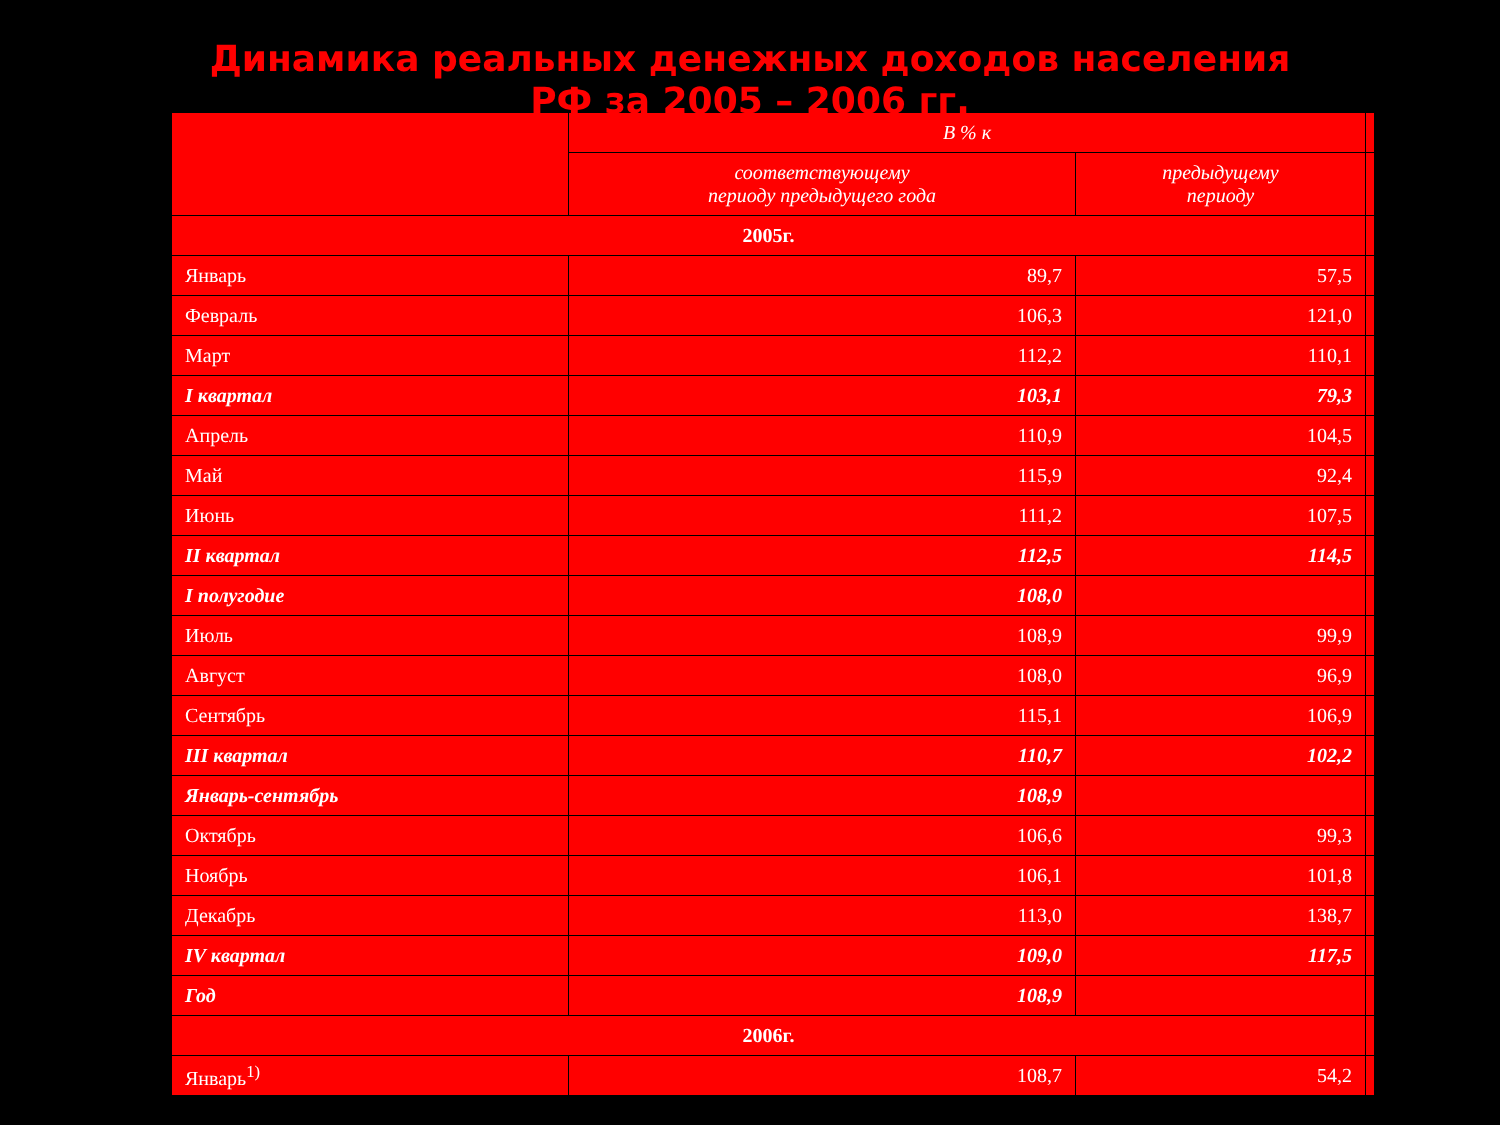Динамика реальных денежных доходов населения
РФ за 2005 – 2006 гг.
| | В % к | | |
| --- | --- | --- | --- |
| | соответствующему периоду предыдущего года | предыдущему периоду | |
| 2005г. | | | |
| Январь | 89,7 | 57,5 | |
| Февраль | 106,3 | 121,0 | |
| Март | 112,2 | 110,1 | |
| I квартал | 103,1 | 79,3 | |
| Апрель | 110,9 | 104,5 | |
| Май | 115,9 | 92,4 | |
| Июнь | 111,2 | 107,5 | |
| II квартал | 112,5 | 114,5 | |
| I полугодие | 108,0 | | |
| Июль | 108,9 | 99,9 | |
| Август | 108,0 | 96,9 | |
| Сентябрь | 115,1 | 106,9 | |
| III квартал | 110,7 | 102,2 | |
| Январь-сентябрь | 108,9 | | |
| Октябрь | 106,6 | 99,3 | |
| Ноябрь | 106,1 | 101,8 | |
| Декабрь | 113,0 | 138,7 | |
| IV квартал | 109,0 | 117,5 | |
| Год | 108,9 | | |
| 2006г. | | | |
| Январь<sup>1)</sup> | 108,7 | 54,2 | |